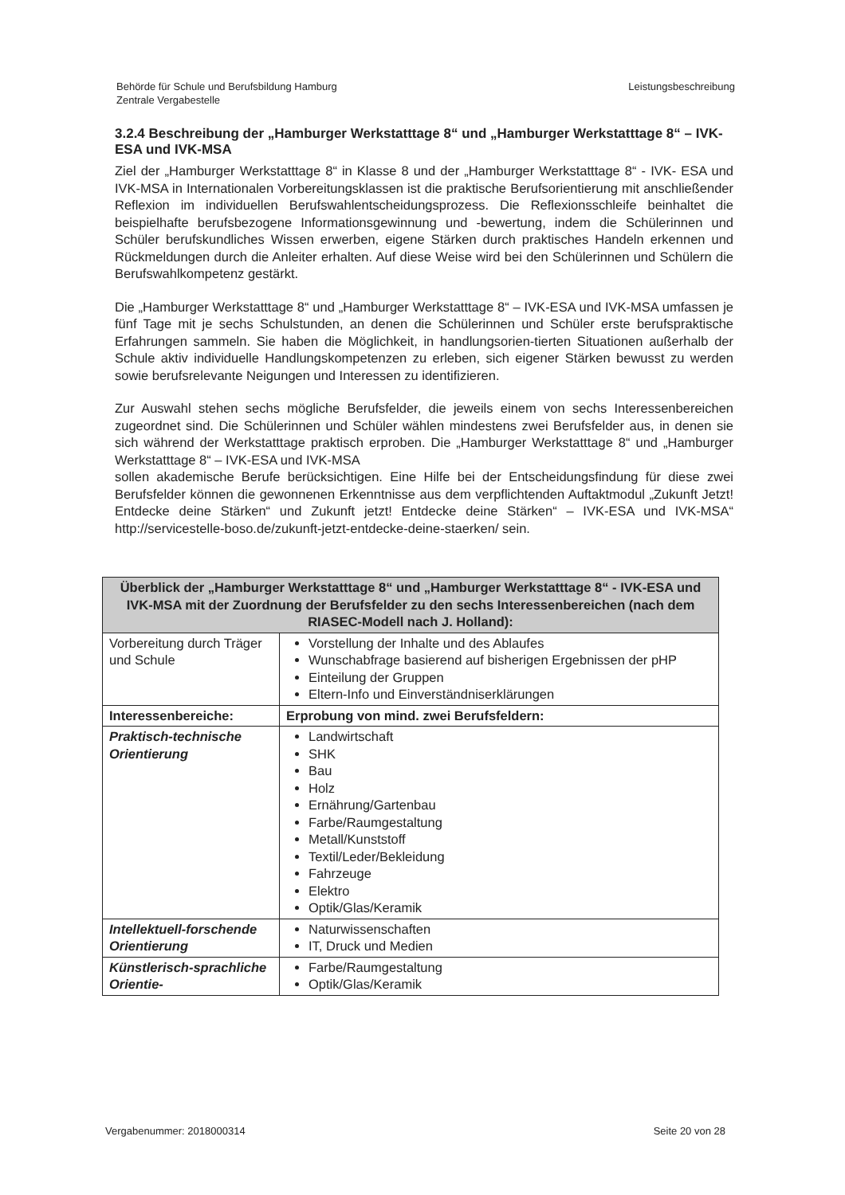Behörde für Schule und Berufsbildung Hamburg
Zentrale Vergabestelle
Leistungsbeschreibung
3.2.4 Beschreibung der „Hamburger Werkstatttage 8“ und „Hamburger Werkstatttage 8“ – IVK-ESA und IVK-MSA
Ziel der „Hamburger Werkstatttage 8“ in Klasse 8 und der „Hamburger Werkstatttage 8“ - IVK- ESA und IVK-MSA in Internationalen Vorbereitungsklassen ist die praktische Berufsorientierung mit anschließender Reflexion im individuellen Berufswahlentscheidungsprozess. Die Reflexionsschleife beinhaltet die beispielhafte berufsbezogene Informationsgewinnung und -bewertung, indem die Schülerinnen und Schüler berufskundliches Wissen erwerben, eigene Stärken durch praktisches Handeln erkennen und Rückmeldungen durch die Anleiter erhalten. Auf diese Weise wird bei den Schülerinnen und Schülern die Berufswahlkompetenz gestärkt.
Die „Hamburger Werkstatttage 8“ und „Hamburger Werkstatttage 8“ – IVK-ESA und IVK-MSA umfassen je fünf Tage mit je sechs Schulstunden, an denen die Schülerinnen und Schüler erste berufspraktische Erfahrungen sammeln. Sie haben die Möglichkeit, in handlungsorien-tierten Situationen außerhalb der Schule aktiv individuelle Handlungskompetenzen zu erleben, sich eigener Stärken bewusst zu werden sowie berufsrelevante Neigungen und Interessen zu identifizieren.
Zur Auswahl stehen sechs mögliche Berufsfelder, die jeweils einem von sechs Interessenbereichen zugeordnet sind. Die Schülerinnen und Schüler wählen mindestens zwei Berufsfelder aus, in denen sie sich während der Werkstatttage praktisch erproben. Die „Hamburger Werkstatttage 8“ und „Hamburger Werkstatttage 8“ – IVK-ESA und IVK-MSA
sollen akademische Berufe berücksichtigen. Eine Hilfe bei der Entscheidungsfindung für diese zwei Berufsfelder können die gewonnenen Erkenntnisse aus dem verpflichtenden Auftaktmodul „Zukunft Jetzt! Entdecke deine Stärken“ und Zukunft jetzt! Entdecke deine Stärken“ – IVK-ESA und IVK-MSA“ http://servicestelle-boso.de/zukunft-jetzt-entdecke-deine-staerken/ sein.
| Überblick der „Hamburger Werkstatttage 8“ und „Hamburger Werkstatttage 8“ - IVK-ESA und IVK-MSA mit der Zuordnung der Berufsfelder zu den sechs Interessenbereichen (nach dem RIASEC-Modell nach J. Holland): | |
| --- | --- |
| Vorbereitung durch Träger und Schule | Vorstellung der Inhalte und des Ablaufes Wunschabfrage basierend auf bisherigen Ergebnissen der pHP Einteilung der Gruppen Eltern-Info und Einverständniserklärungen |
| Interessenbereiche: | Erprobung von mind. zwei Berufsfeldern: |
| Praktisch-technische Orientierung | Landwirtschaft SHK Bau Holz Ernährung/Gartenbau Farbe/Raumgestaltung Metall/Kunststoff Textil/Leder/Bekleidung Fahrzeuge Elektro Optik/Glas/Keramik |
| Intellektuell-forschende Orientierung | Naturwissenschaften IT, Druck und Medien |
| Künstlerisch-sprachliche Orientie- | Farbe/Raumgestaltung Optik/Glas/Keramik |
Vergabenummer: 2018000314 Seite 20 von 28